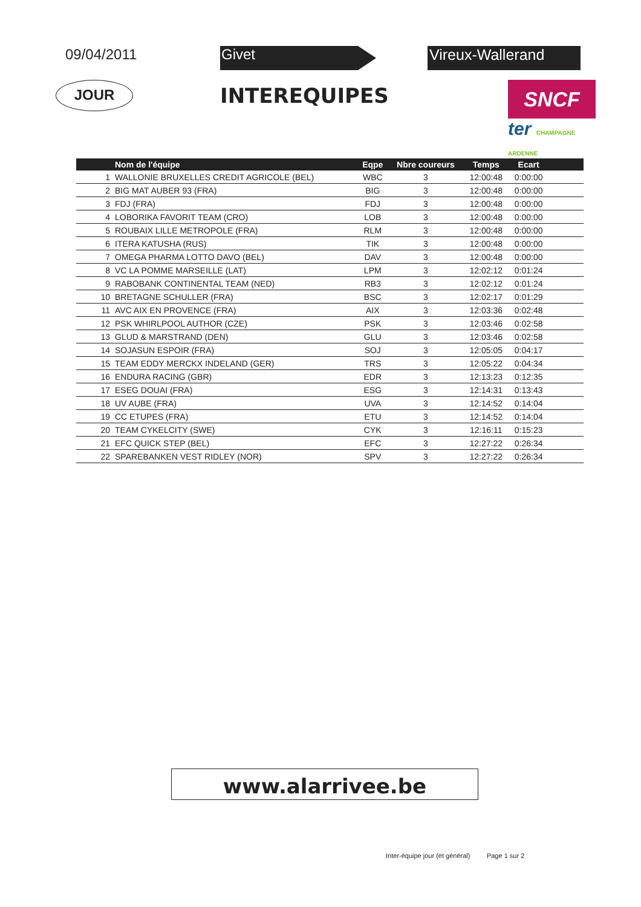09/04/2011 Givet Vireux-Wallerand
JOUR
INTEREQUIPES
SNCF
ter CHAMPAGNE ARDENNE
| | Nom de l'équipe | Eqpe | Nbre coureurs | Temps | Ecart | |
| --- | --- | --- | --- | --- | --- | --- |
| 1 | WALLONIE BRUXELLES CREDIT AGRICOLE (BEL) | WBC | 3 | 12:00:48 | 0:00:00 | |
| 2 | BIG MAT AUBER 93 (FRA) | BIG | 3 | 12:00:48 | 0:00:00 | |
| 3 | FDJ (FRA) | FDJ | 3 | 12:00:48 | 0:00:00 | |
| 4 | LOBORIKA FAVORIT TEAM (CRO) | LOB | 3 | 12:00:48 | 0:00:00 | |
| 5 | ROUBAIX LILLE METROPOLE (FRA) | RLM | 3 | 12:00:48 | 0:00:00 | |
| 6 | ITERA KATUSHA (RUS) | TIK | 3 | 12:00:48 | 0:00:00 | |
| 7 | OMEGA PHARMA LOTTO DAVO (BEL) | DAV | 3 | 12:00:48 | 0:00:00 | |
| 8 | VC LA POMME MARSEILLE (LAT) | LPM | 3 | 12:02:12 | 0:01:24 | |
| 9 | RABOBANK CONTINENTAL TEAM (NED) | RB3 | 3 | 12:02:12 | 0:01:24 | |
| 10 | BRETAGNE SCHULLER (FRA) | BSC | 3 | 12:02:17 | 0:01:29 | |
| 11 | AVC AIX EN PROVENCE (FRA) | AIX | 3 | 12:03:36 | 0:02:48 | |
| 12 | PSK WHIRLPOOL AUTHOR (CZE) | PSK | 3 | 12:03:46 | 0:02:58 | |
| 13 | GLUD & MARSTRAND (DEN) | GLU | 3 | 12:03:46 | 0:02:58 | |
| 14 | SOJASUN ESPOIR (FRA) | SOJ | 3 | 12:05:05 | 0:04:17 | |
| 15 | TEAM EDDY MERCKX INDELAND (GER) | TRS | 3 | 12:05:22 | 0:04:34 | |
| 16 | ENDURA RACING (GBR) | EDR | 3 | 12:13:23 | 0:12:35 | |
| 17 | ESEG DOUAI (FRA) | ESG | 3 | 12:14:31 | 0:13:43 | |
| 18 | UV AUBE (FRA) | UVA | 3 | 12:14:52 | 0:14:04 | |
| 19 | CC ETUPES (FRA) | ETU | 3 | 12:14:52 | 0:14:04 | |
| 20 | TEAM CYKELCITY (SWE) | CYK | 3 | 12:16:11 | 0:15:23 | |
| 21 | EFC QUICK STEP (BEL) | EFC | 3 | 12:27:22 | 0:26:34 | |
| 22 | SPAREBANKEN VEST RIDLEY (NOR) | SPV | 3 | 12:27:22 | 0:26:34 | |
www.alarrivee.be
Inter-équipe jour (et général) Page 1 sur 2